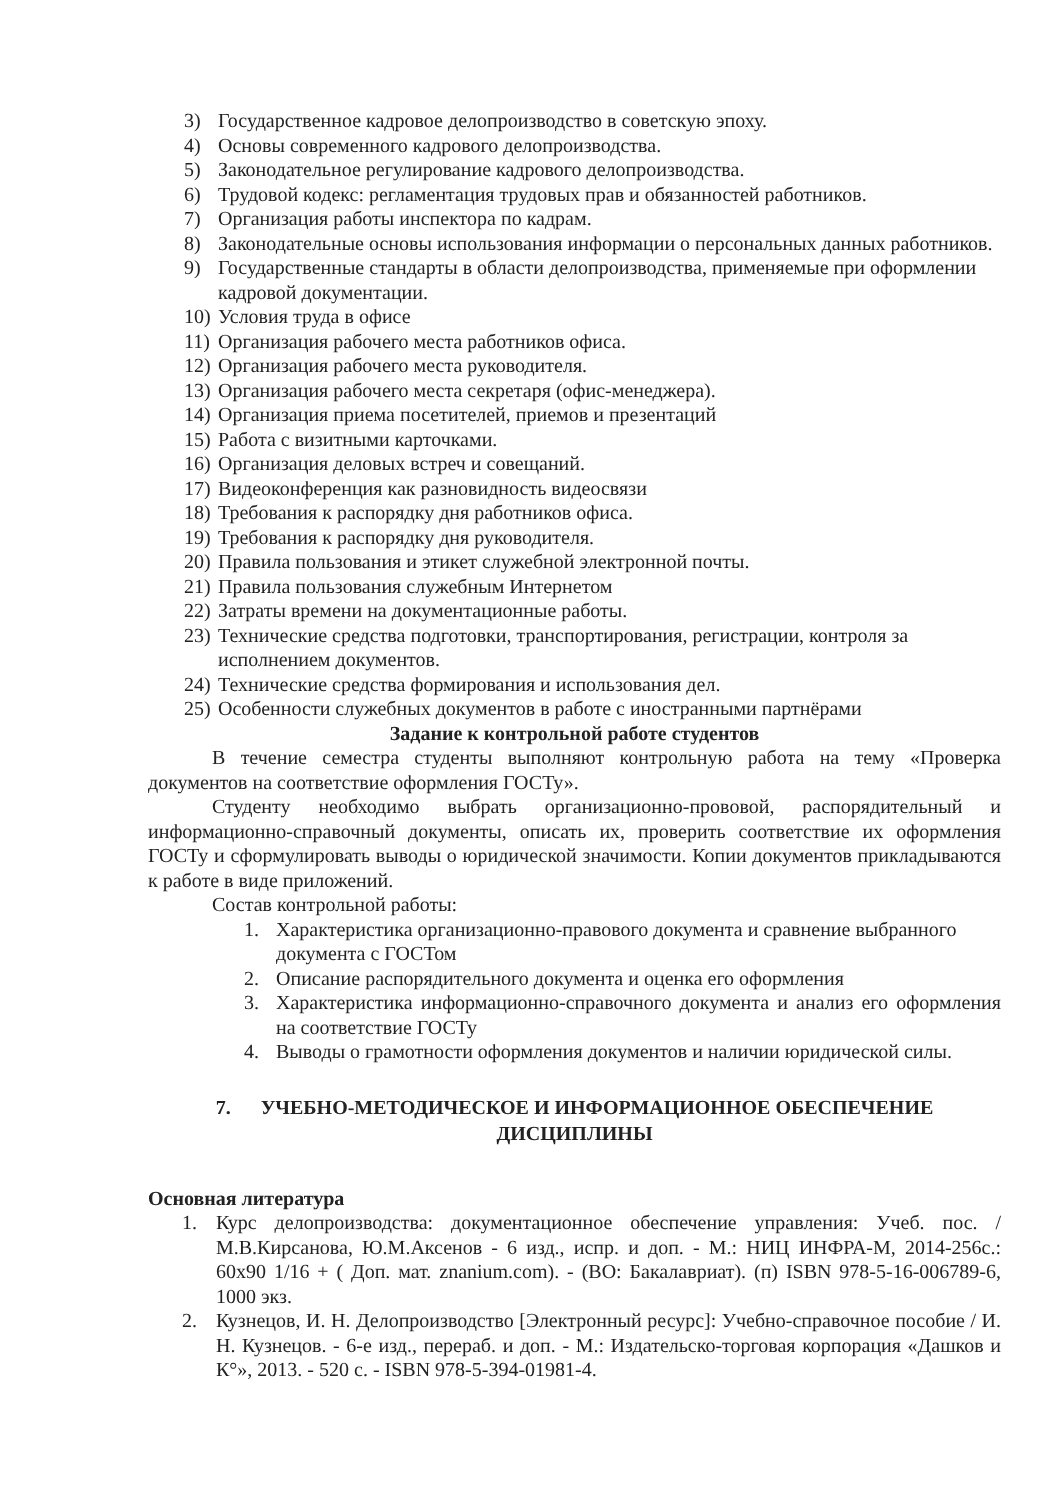3) Государственное кадровое делопроизводство в советскую эпоху.
4) Основы современного кадрового делопроизводства.
5) Законодательное регулирование кадрового делопроизводства.
6) Трудовой кодекс: регламентация трудовых прав и обязанностей работников.
7) Организация работы инспектора по кадрам.
8) Законодательные основы использования информации о персональных данных работников.
9) Государственные стандарты в области делопроизводства, применяемые при оформлении кадровой документации.
10) Условия труда в офисе
11) Организация рабочего места работников офиса.
12) Организация рабочего места руководителя.
13) Организация рабочего места секретаря (офис-менеджера).
14) Организация приема посетителей, приемов и презентаций
15) Работа с визитными карточками.
16) Организация деловых встреч и совещаний.
17) Видеоконференция как разновидность видеосвязи
18) Требования к распорядку дня работников офиса.
19) Требования к распорядку дня руководителя.
20) Правила пользования и этикет служебной электронной почты.
21) Правила пользования служебным Интернетом
22) Затраты времени на документационные работы.
23) Технические средства подготовки, транспортирования, регистрации, контроля за исполнением документов.
24) Технические средства формирования и использования дел.
25) Особенности служебных документов в работе с иностранными партнёрами
Задание к контрольной работе студентов
В течение семестра студенты выполняют контрольную работа на тему «Проверка документов на соответствие оформления ГОСТу».
Студенту необходимо выбрать организационно-прововой, распорядительный и информационно-справочный документы, описать их, проверить соответствие их оформления ГОСТу и сформулировать выводы о юридической значимости. Копии документов прикладываются к работе в виде приложений.
Состав контрольной работы:
1. Характеристика организационно-правового документа и сравнение выбранного документа с ГОСТом
2. Описание распорядительного документа и оценка его оформления
3. Характеристика информационно-справочного документа и анализ его оформления на соответствие ГОСТу
4. Выводы о грамотности оформления документов и наличии юридической силы.
7. УЧЕБНО-МЕТОДИЧЕСКОЕ И ИНФОРМАЦИОННОЕ ОБЕСПЕЧЕНИЕ
ДИСЦИПЛИНЫ
Основная литература
1. Курс делопроизводства: документационное обеспечение управления: Учеб. пос. / М.В.Кирсанова, Ю.М.Аксенов - 6 изд., испр. и доп. - М.: НИЦ ИНФРА-М, 2014-256с.: 60х90 1/16 + ( Доп. мат. znanium.com). - (ВО: Бакалавриат). (п) ISBN 978-5-16-006789-6, 1000 экз.
2. Кузнецов, И. Н. Делопроизводство [Электронный ресурс]: Учебно-справочное пособие / И. Н. Кузнецов. - 6-е изд., перераб. и доп. - М.: Издательско-торговая корпорация «Дашков и К°», 2013. - 520 с. - ISBN 978-5-394-01981-4.